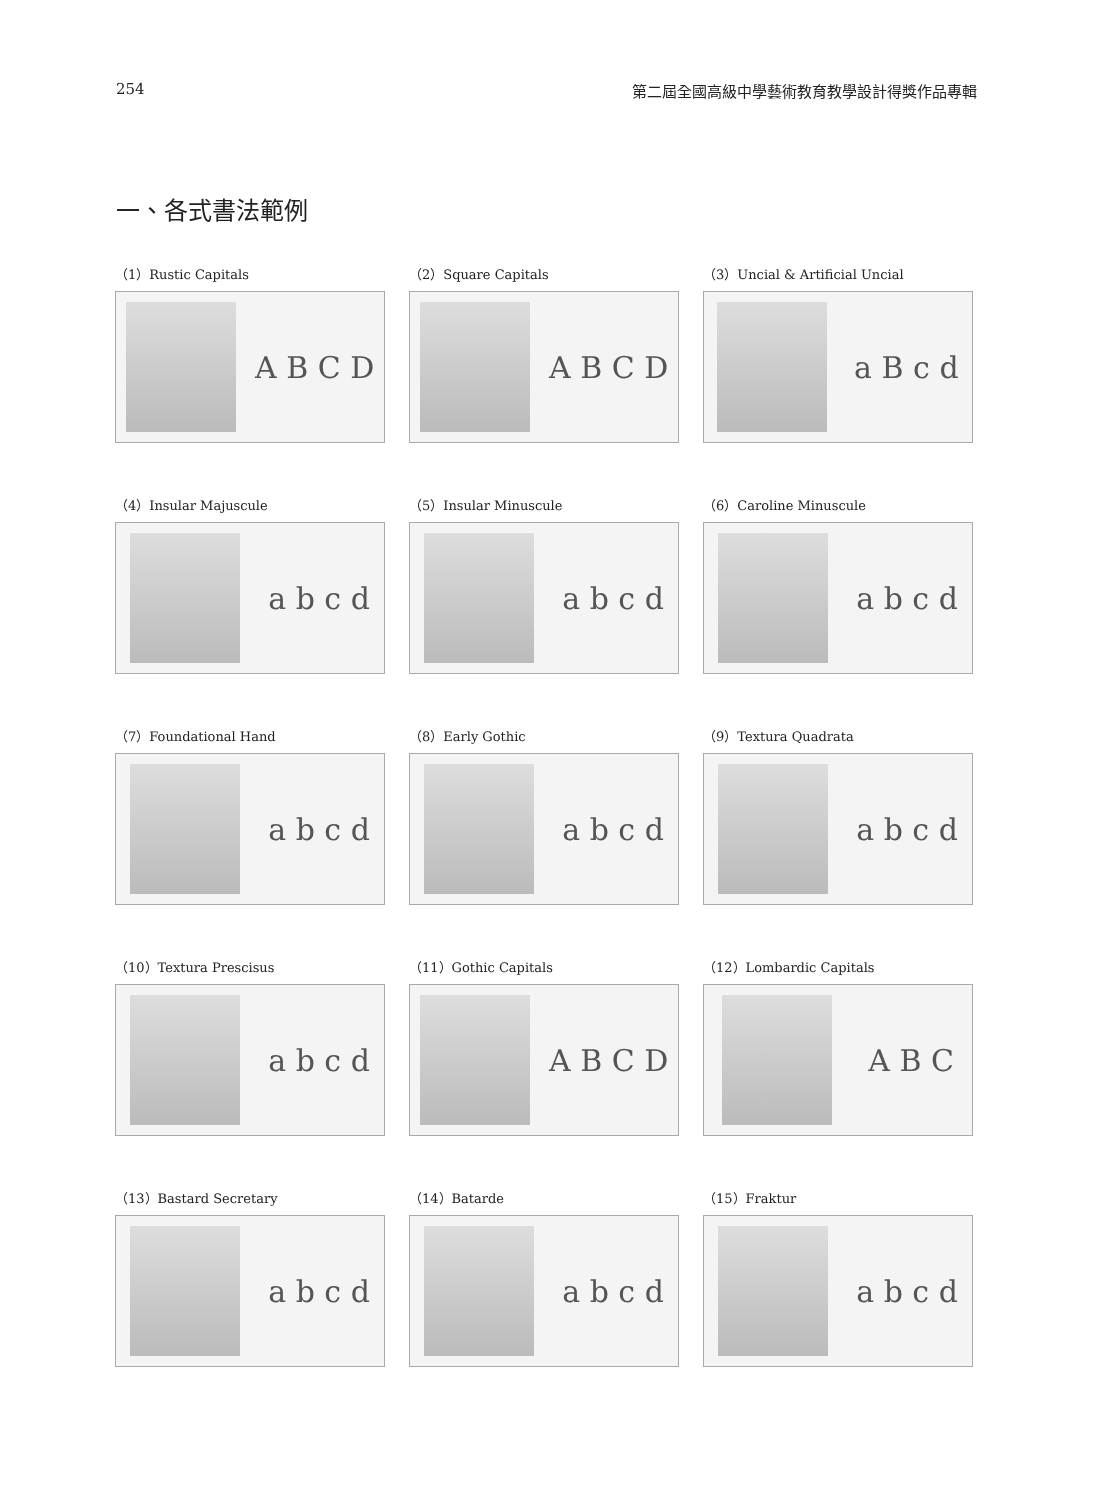254 第二屆全國高級中學藝術教育教學設計得獎作品專輯
一、各式書法範例
（1）Rustic Capitals
A B C D
（2）Square Capitals
A B C D
（3）Uncial & Artificial Uncial
a B c d
（4）Insular Majuscule
a b c d
（5）Insular Minuscule
a b c d
（6）Caroline Minuscule
a b c d
（7）Foundational Hand
a b c d
（8）Early Gothic
a b c d
（9）Textura Quadrata
a b c d
（10）Textura Prescisus
a b c d
（11）Gothic Capitals
A B C D
（12）Lombardic Capitals
A B C
（13）Bastard Secretary
a b c d
（14）Batarde
a b c d
（15）Fraktur
a b c d